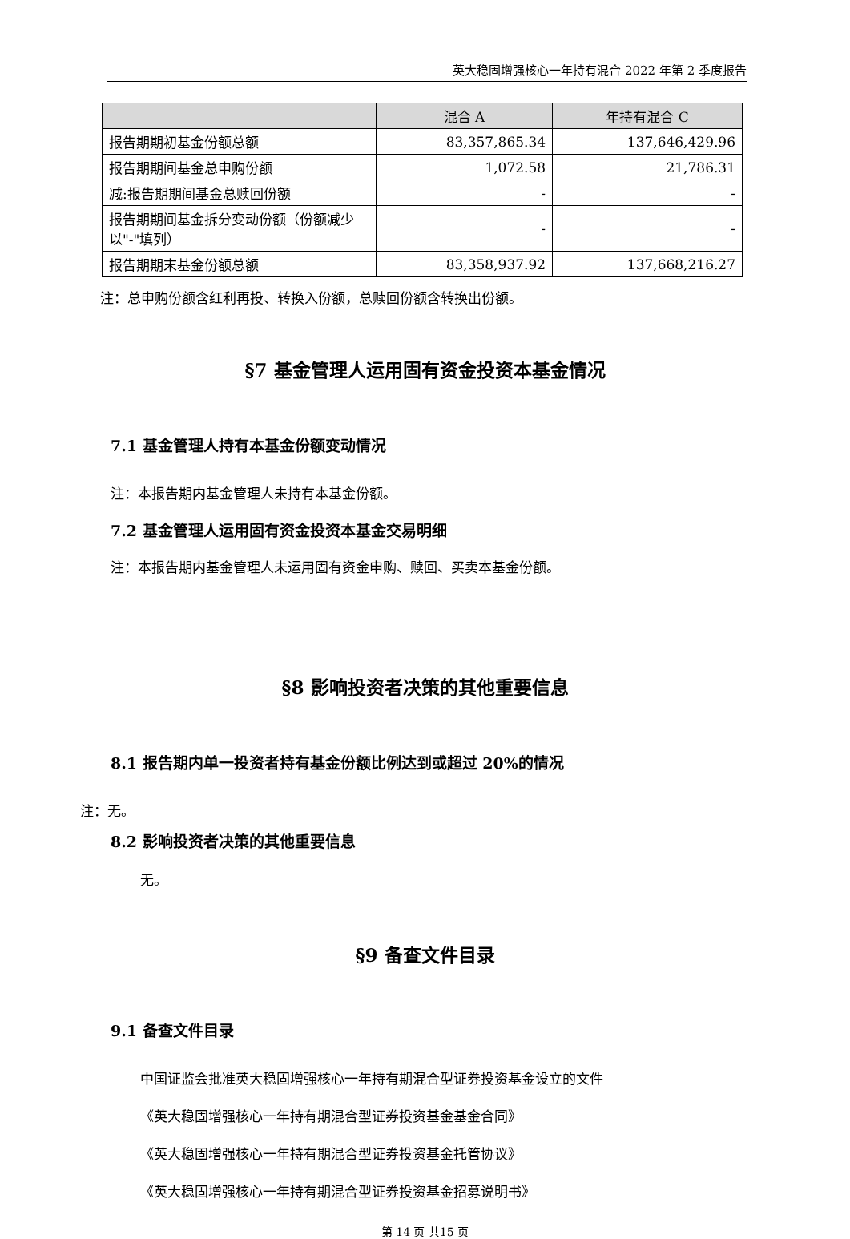英大稳固增强核心一年持有混合 2022 年第 2 季度报告
| | 混合 A | 年持有混合 C |
| --- | --- | --- |
| 报告期期初基金份额总额 | 83,357,865.34 | 137,646,429.96 |
| 报告期期间基金总申购份额 | 1,072.58 | 21,786.31 |
| 减:报告期期间基金总赎回份额 | - | - |
| 报告期期间基金拆分变动份额（份额减少以"-"填列） | - | - |
| 报告期期末基金份额总额 | 83,358,937.92 | 137,668,216.27 |
注：总申购份额含红利再投、转换入份额，总赎回份额含转换出份额。
§7 基金管理人运用固有资金投资本基金情况
7.1 基金管理人持有本基金份额变动情况
注：本报告期内基金管理人未持有本基金份额。
7.2 基金管理人运用固有资金投资本基金交易明细
注：本报告期内基金管理人未运用固有资金申购、赎回、买卖本基金份额。
§8 影响投资者决策的其他重要信息
8.1 报告期内单一投资者持有基金份额比例达到或超过 20%的情况
注：无。
8.2 影响投资者决策的其他重要信息
无。
§9 备查文件目录
9.1 备查文件目录
中国证监会批准英大稳固增强核心一年持有期混合型证券投资基金设立的文件
《英大稳固增强核心一年持有期混合型证券投资基金基金合同》
《英大稳固增强核心一年持有期混合型证券投资基金托管协议》
《英大稳固增强核心一年持有期混合型证券投资基金招募说明书》
第 14 页 共15 页